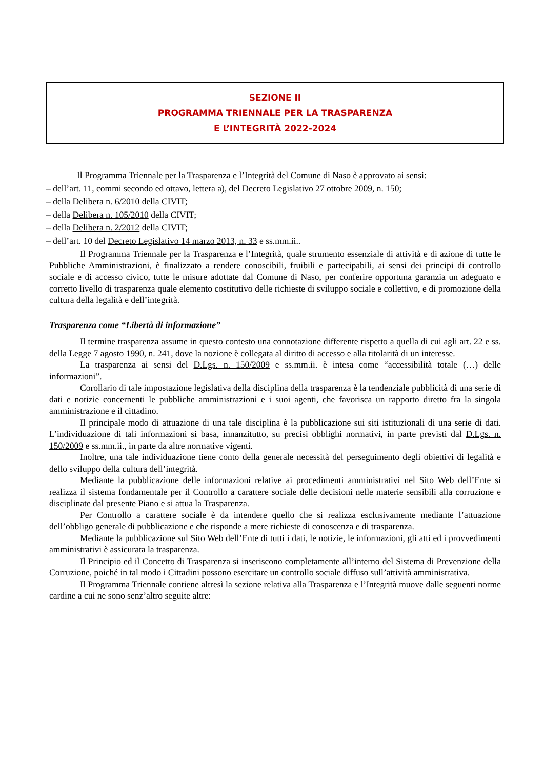SEZIONE II
PROGRAMMA TRIENNALE PER LA TRASPARENZA
E L’INTEGRITÀ 2022-2024
Il Programma Triennale per la Trasparenza e l’Integrità del Comune di Naso è approvato ai sensi:
– dell’art. 11, commi secondo ed ottavo, lettera a), del Decreto Legislativo 27 ottobre 2009, n. 150;
– della Delibera n. 6/2010 della CIVIT;
– della Delibera n. 105/2010 della CIVIT;
– della Delibera n. 2/2012 della CIVIT;
– dell’art. 10 del Decreto Legislativo 14 marzo 2013, n. 33 e ss.mm.ii..
Il Programma Triennale per la Trasparenza e l’Integrità, quale strumento essenziale di attività e di azione di tutte le Pubbliche Amministrazioni, è finalizzato a rendere conoscibili, fruibili e partecipabili, ai sensi dei principi di controllo sociale e di accesso civico, tutte le misure adottate dal Comune di Naso, per conferire opportuna garanzia un adeguato e corretto livello di trasparenza quale elemento costitutivo delle richieste di sviluppo sociale e collettivo, e di promozione della cultura della legalità e dell’integrità.
Trasparenza come “Libertà di informazione”
Il termine trasparenza assume in questo contesto una connotazione differente rispetto a quella di cui agli art. 22 e ss. della Legge 7 agosto 1990, n. 241, dove la nozione è collegata al diritto di accesso e alla titolarità di un interesse.
La trasparenza ai sensi del D.Lgs. n. 150/2009 e ss.mm.ii. è intesa come “accessibilità totale (…) delle informazioni”.
Corollario di tale impostazione legislativa della disciplina della trasparenza è la tendenziale pubblicità di una serie di dati e notizie concernenti le pubbliche amministrazioni e i suoi agenti, che favorisca un rapporto diretto fra la singola amministrazione e il cittadino.
Il principale modo di attuazione di una tale disciplina è la pubblicazione sui siti istituzionali di una serie di dati. L’individuazione di tali informazioni si basa, innanzitutto, su precisi obblighi normativi, in parte previsti dal D.Lgs. n. 150/2009 e ss.mm.ii., in parte da altre normative vigenti.
Inoltre, una tale individuazione tiene conto della generale necessità del perseguimento degli obiettivi di legalità e dello sviluppo della cultura dell’integrità.
Mediante la pubblicazione delle informazioni relative ai procedimenti amministrativi nel Sito Web dell’Ente si realizza il sistema fondamentale per il Controllo a carattere sociale delle decisioni nelle materie sensibili alla corruzione e disciplinate dal presente Piano e si attua la Trasparenza.
Per Controllo a carattere sociale è da intendere quello che si realizza esclusivamente mediante l’attuazione dell’obbligo generale di pubblicazione e che risponde a mere richieste di conoscenza e di trasparenza.
Mediante la pubblicazione sul Sito Web dell’Ente di tutti i dati, le notizie, le informazioni, gli atti ed i provvedimenti amministrativi è assicurata la trasparenza.
Il Principio ed il Concetto di Trasparenza si inseriscono completamente all’interno del Sistema di Prevenzione della Corruzione, poiché in tal modo i Cittadini possono esercitare un controllo sociale diffuso sull’attività amministrativa.
Il Programma Triennale contiene altresì la sezione relativa alla Trasparenza e l’Integrità muove dalle seguenti norme cardine a cui ne sono senz’altro seguite altre: